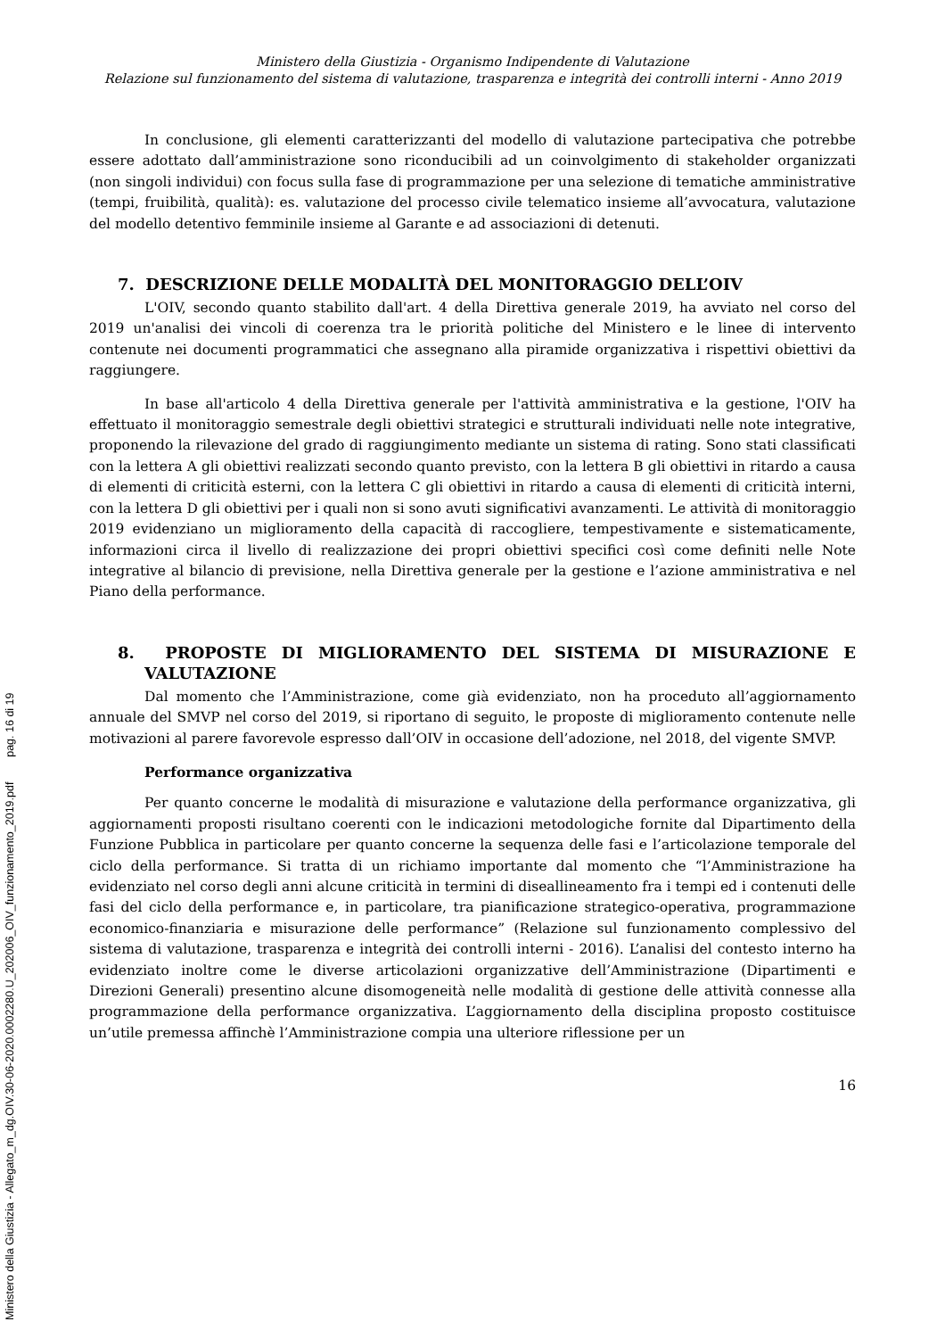Ministero della Giustizia - Organismo Indipendente di Valutazione
Relazione sul funzionamento del sistema di valutazione, trasparenza e integrità dei controlli interni - Anno 2019
In conclusione, gli elementi caratterizzanti del modello di valutazione partecipativa che potrebbe essere adottato dall’amministrazione sono riconducibili ad un coinvolgimento di stakeholder organizzati (non singoli individui) con focus sulla fase di programmazione per una selezione di tematiche amministrative (tempi, fruibilità, qualità): es. valutazione del processo civile telematico insieme all’avvocatura, valutazione del modello detentivo femminile insieme al Garante e ad associazioni di detenuti.
7. DESCRIZIONE DELLE MODALITÀ DEL MONITORAGGIO DELL’OIV
L'OIV, secondo quanto stabilito dall'art. 4 della Direttiva generale 2019, ha avviato nel corso del 2019 un'analisi dei vincoli di coerenza tra le priorità politiche del Ministero e le linee di intervento contenute nei documenti programmatici che assegnano alla piramide organizzativa i rispettivi obiettivi da raggiungere.
In base all'articolo 4 della Direttiva generale per l'attività amministrativa e la gestione, l'OIV ha effettuato il monitoraggio semestrale degli obiettivi strategici e strutturali individuati nelle note integrative, proponendo la rilevazione del grado di raggiungimento mediante un sistema di rating. Sono stati classificati con la lettera A gli obiettivi realizzati secondo quanto previsto, con la lettera B gli obiettivi in ritardo a causa di elementi di criticità esterni, con la lettera C gli obiettivi in ritardo a causa di elementi di criticità interni, con la lettera D gli obiettivi per i quali non si sono avuti significativi avanzamenti. Le attività di monitoraggio 2019 evidenziano un miglioramento della capacità di raccogliere, tempestivamente e sistematicamente, informazioni circa il livello di realizzazione dei propri obiettivi specifici così come definiti nelle Note integrative al bilancio di previsione, nella Direttiva generale per la gestione e l’azione amministrativa e nel Piano della performance.
8. PROPOSTE DI MIGLIORAMENTO DEL SISTEMA DI MISURAZIONE E VALUTAZIONE
Dal momento che l’Amministrazione, come già evidenziato, non ha proceduto all’aggiornamento annuale del SMVP nel corso del 2019, si riportano di seguito, le proposte di miglioramento contenute nelle motivazioni al parere favorevole espresso dall’OIV in occasione dell’adozione, nel 2018, del vigente SMVP.
Performance organizzativa
Per quanto concerne le modalità di misurazione e valutazione della performance organizzativa, gli aggiornamenti proposti risultano coerenti con le indicazioni metodologiche fornite dal Dipartimento della Funzione Pubblica in particolare per quanto concerne la sequenza delle fasi e l’articolazione temporale del ciclo della performance. Si tratta di un richiamo importante dal momento che “l’Amministrazione ha evidenziato nel corso degli anni alcune criticità in termini di diseallineamento fra i tempi ed i contenuti delle fasi del ciclo della performance e, in particolare, tra pianificazione strategico-operativa, programmazione economico-finanziaria e misurazione delle performance” (Relazione sul funzionamento complessivo del sistema di valutazione, trasparenza e integrità dei controlli interni - 2016). L’analisi del contesto interno ha evidenziato inoltre come le diverse articolazioni organizzative dell’Amministrazione (Dipartimenti e Direzioni Generali) presentino alcune disomogeneità nelle modalità di gestione delle attività connesse alla programmazione della performance organizzativa. L’aggiornamento della disciplina proposto costituisce un’utile premessa affinchè l’Amministrazione compia una ulteriore riflessione per un
16
Ministero della Giustizia - Allegato_m_dg.OIV.30-06-2020.0002280.U_202006_OIV_funzionamento_2019.pdf pag. 16 di 19